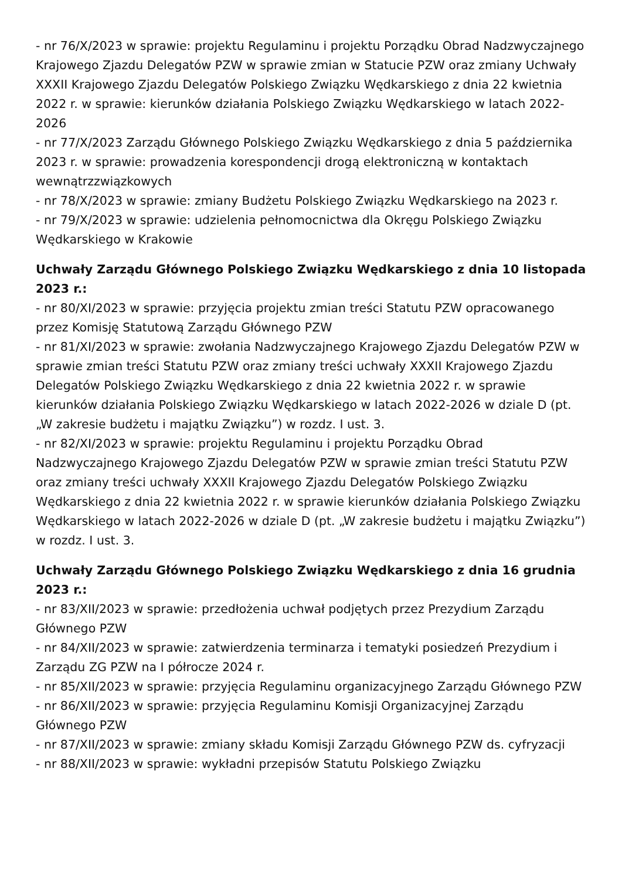- nr 76/X/2023 w sprawie: projektu Regulaminu i projektu Porządku Obrad Nadzwyczajnego Krajowego Zjazdu Delegatów PZW w sprawie zmian w Statucie PZW oraz zmiany Uchwały XXXII Krajowego Zjazdu Delegatów Polskiego Związku Wędkarskiego z dnia 22 kwietnia 2022 r. w sprawie: kierunków działania Polskiego Związku Wędkarskiego w latach 2022-2026
- nr 77/X/2023 Zarządu Głównego Polskiego Związku Wędkarskiego z dnia 5 października 2023 r. w sprawie: prowadzenia korespondencji drogą elektroniczną w kontaktach wewnątrzzwiązkowych
- nr 78/X/2023 w sprawie: zmiany Budżetu Polskiego Związku Wędkarskiego na 2023 r.
- nr 79/X/2023 w sprawie: udzielenia pełnomocnictwa dla Okręgu Polskiego Związku Wędkarskiego w Krakowie
Uchwały Zarządu Głównego Polskiego Związku Wędkarskiego z dnia 10 listopada 2023 r.:
- nr 80/XI/2023 w sprawie: przyjęcia projektu zmian treści Statutu PZW opracowanego przez Komisję Statutową Zarządu Głównego PZW
- nr 81/XI/2023 w sprawie: zwołania Nadzwyczajnego Krajowego Zjazdu Delegatów PZW w sprawie zmian treści Statutu PZW oraz zmiany treści uchwały XXXII Krajowego Zjazdu Delegatów Polskiego Związku Wędkarskiego z dnia 22 kwietnia 2022 r. w sprawie kierunków działania Polskiego Związku Wędkarskiego w latach 2022-2026 w dziale D (pt. „W zakresie budżetu i majątku Związku”) w rozdz. I ust. 3.
- nr 82/XI/2023 w sprawie: projektu Regulaminu i projektu Porządku Obrad Nadzwyczajnego Krajowego Zjazdu Delegatów PZW w sprawie zmian treści Statutu PZW oraz zmiany treści uchwały XXXII Krajowego Zjazdu Delegatów Polskiego Związku Wędkarskiego z dnia 22 kwietnia 2022 r. w sprawie kierunków działania Polskiego Związku Wędkarskiego w latach 2022-2026 w dziale D (pt. „W zakresie budżetu i majątku Związku”) w rozdz. I ust. 3.
Uchwały Zarządu Głównego Polskiego Związku Wędkarskiego z dnia 16 grudnia 2023 r.:
- nr 83/XII/2023 w sprawie: przedłożenia uchwał podjętych przez Prezydium Zarządu Głównego PZW
- nr 84/XII/2023 w sprawie: zatwierdzenia terminarza i tematyki posiedzeń Prezydium i Zarządu ZG PZW na I półrocze 2024 r.
- nr 85/XII/2023 w sprawie: przyjęcia Regulaminu organizacyjnego Zarządu Głównego PZW
- nr 86/XII/2023 w sprawie: przyjęcia Regulaminu Komisji Organizacyjnej Zarządu Głównego PZW
- nr 87/XII/2023 w sprawie: zmiany składu Komisji Zarządu Głównego PZW ds. cyfryzacji
- nr 88/XII/2023 w sprawie: wykładni przepisów Statutu Polskiego Związku